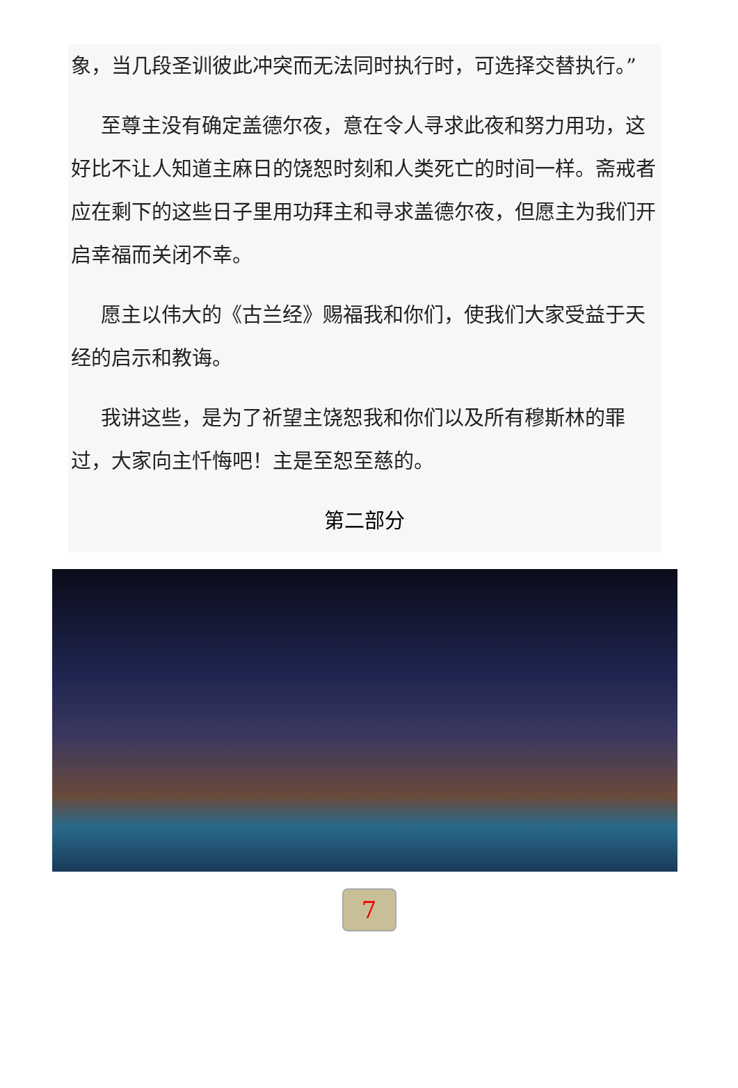象，当几段圣训彼此冲突而无法同时执行时，可选择交替执行。”
至尊主没有确定盖德尔夜，意在令人寻求此夜和努力用功，这好比不让人知道主麻日的饶恕时刻和人类死亡的时间一样。斋戒者应在剩下的这些日子里用功拜主和寻求盖德尔夜，但愿主为我们开启幸福而关闭不幸。
愿主以伟大的《古兰经》赐福我和你们，使我们大家受益于天经的启示和教诲。
我讲这些，是为了祈望主饶恕我和你们以及所有穆斯林的罪过，大家向主忏悔吧！主是至恕至慈的。
第二部分
7